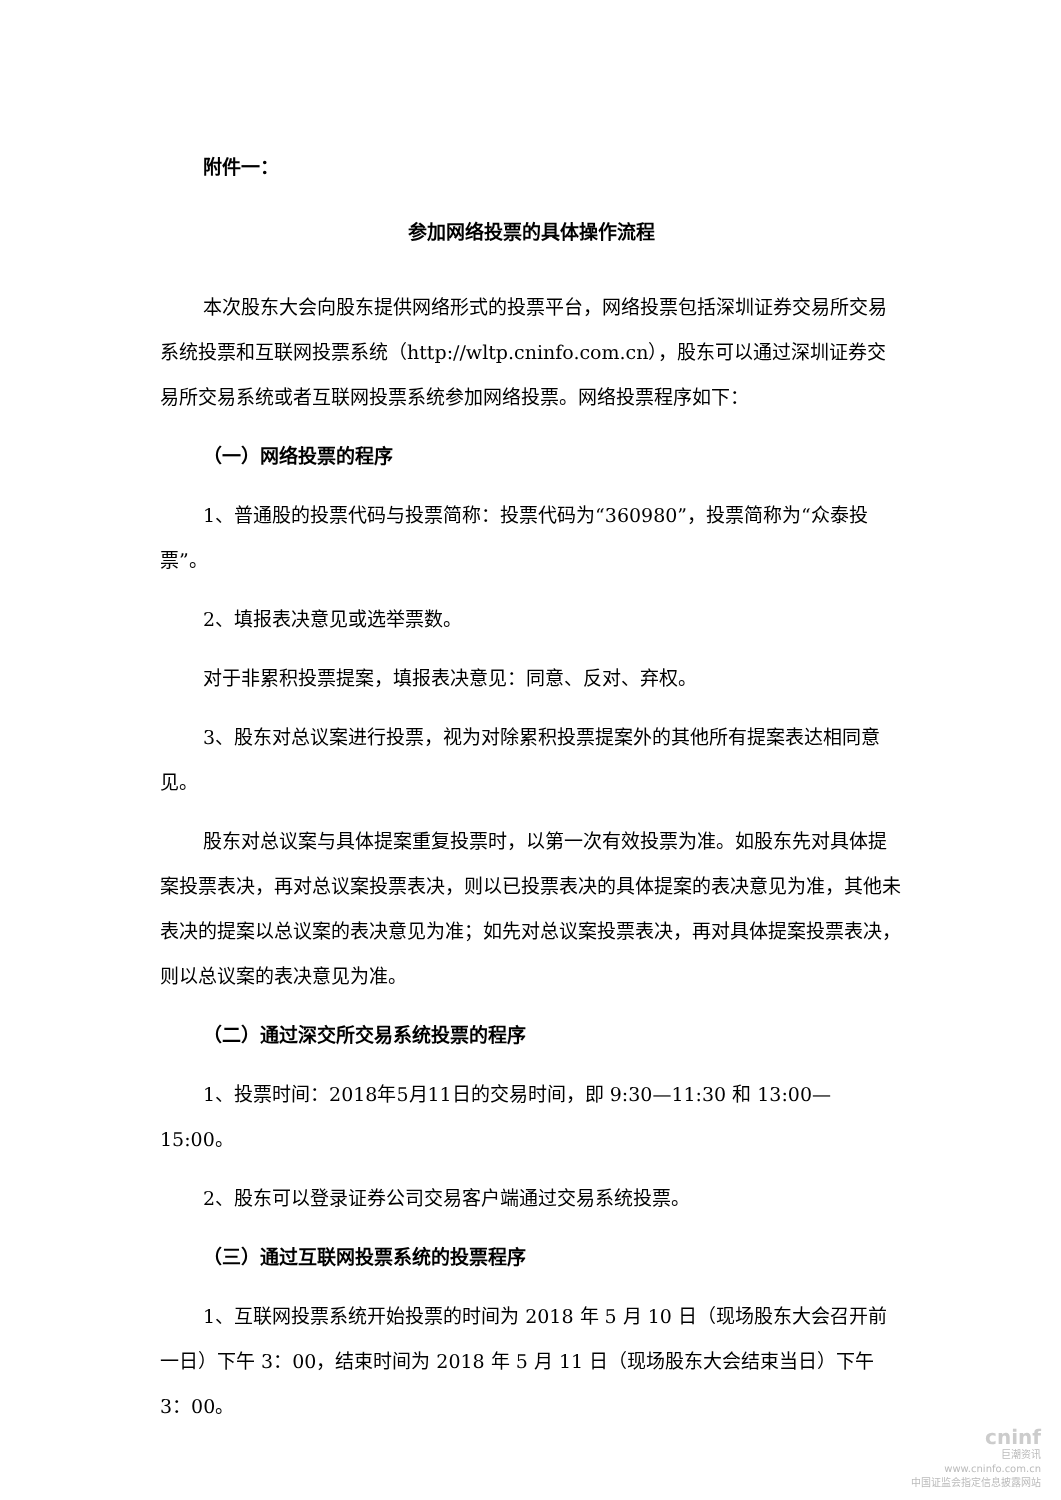附件一：
参加网络投票的具体操作流程
本次股东大会向股东提供网络形式的投票平台，网络投票包括深圳证券交易所交易系统投票和互联网投票系统（http://wltp.cninfo.com.cn），股东可以通过深圳证券交易所交易系统或者互联网投票系统参加网络投票。网络投票程序如下：
（一）网络投票的程序
1、普通股的投票代码与投票简称：投票代码为“360980”，投票简称为“众泰投票”。
2、填报表决意见或选举票数。
对于非累积投票提案，填报表决意见：同意、反对、弃权。
3、股东对总议案进行投票，视为对除累积投票提案外的其他所有提案表达相同意见。
股东对总议案与具体提案重复投票时，以第一次有效投票为准。如股东先对具体提案投票表决，再对总议案投票表决，则以已投票表决的具体提案的表决意见为准，其他未表决的提案以总议案的表决意见为准；如先对总议案投票表决，再对具体提案投票表决，则以总议案的表决意见为准。
（二）通过深交所交易系统投票的程序
1、投票时间：2018年5月11日的交易时间，即 9:30—11:30 和 13:00—15:00。
2、股东可以登录证券公司交易客户端通过交易系统投票。
（三）通过互联网投票系统的投票程序
1、互联网投票系统开始投票的时间为 2018 年 5 月 10 日（现场股东大会召开前一日）下午 3：00，结束时间为 2018 年 5 月 11 日（现场股东大会结束当日）下午 3：00。
cninf
巨潮资讯
www.cninfo.com.cn
中国证监会指定信息披露网站